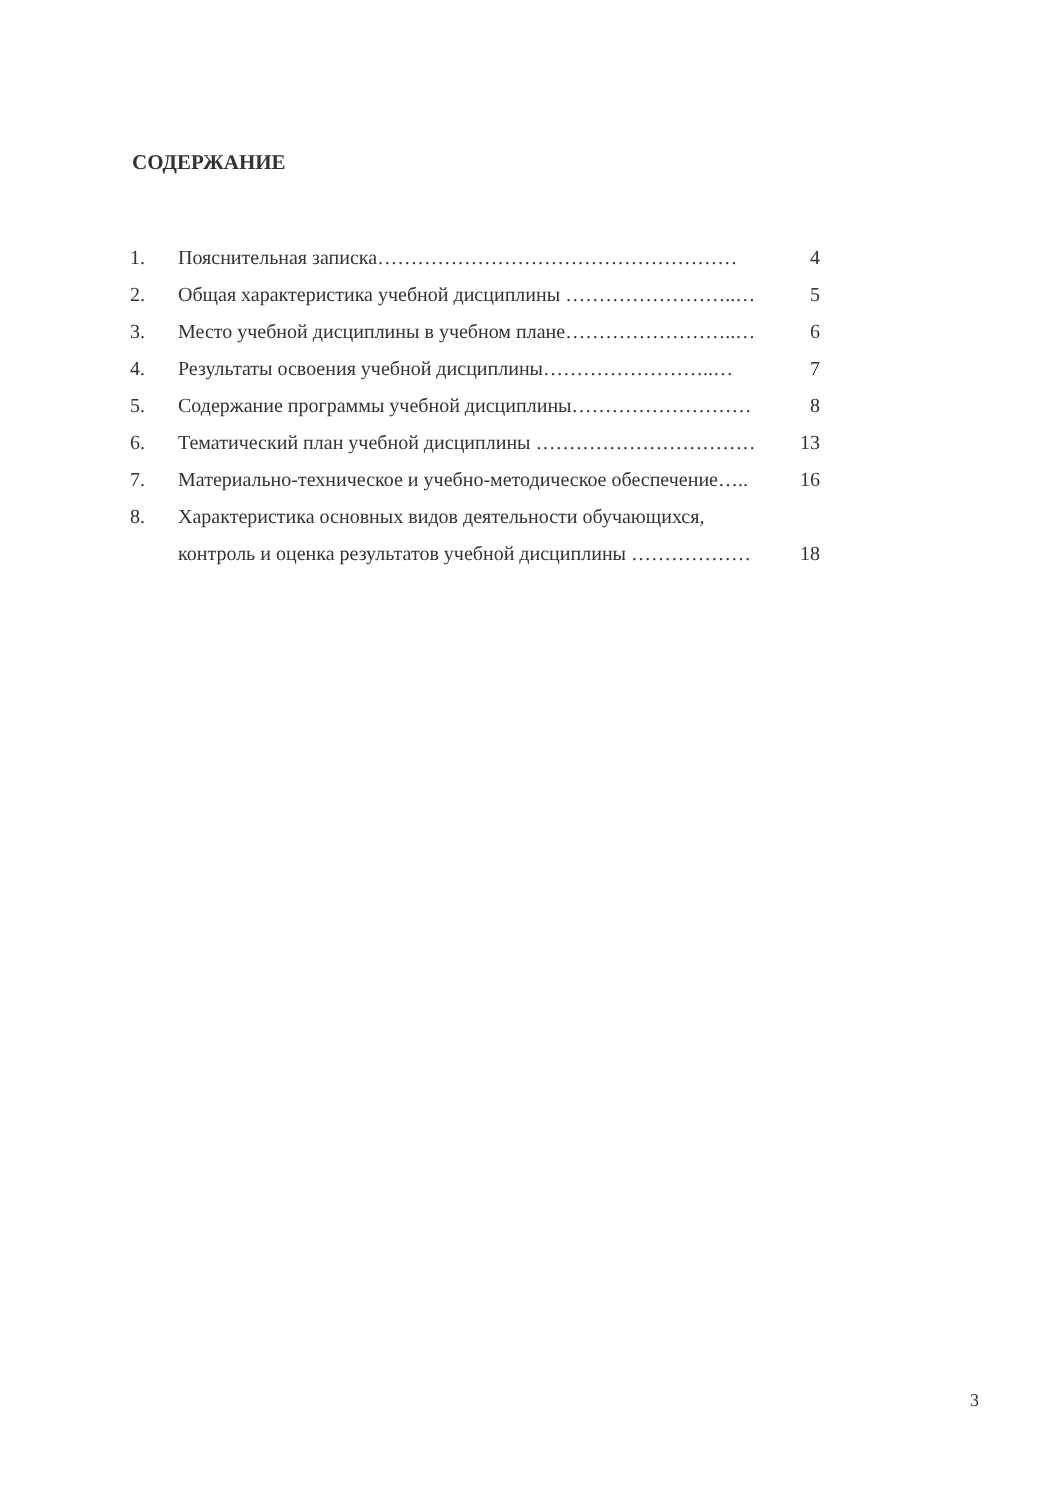СОДЕРЖАНИЕ
1. Пояснительная записка……………………………………………… 4
2. Общая характеристика учебной дисциплины ……………………..… 5
3. Место учебной дисциплины в учебном плане……………………..… 6
4. Результаты освоения учебной дисциплины……………………..… 7
5. Содержание программы учебной дисциплины……………………… 8
6. Тематический план учебной дисциплины …………………………… 13
7. Материально-техническое и учебно-методическое обеспечение….. 16
8. Характеристика основных видов деятельности обучающихся,
контроль и оценка результатов учебной дисциплины ……………… 18
3